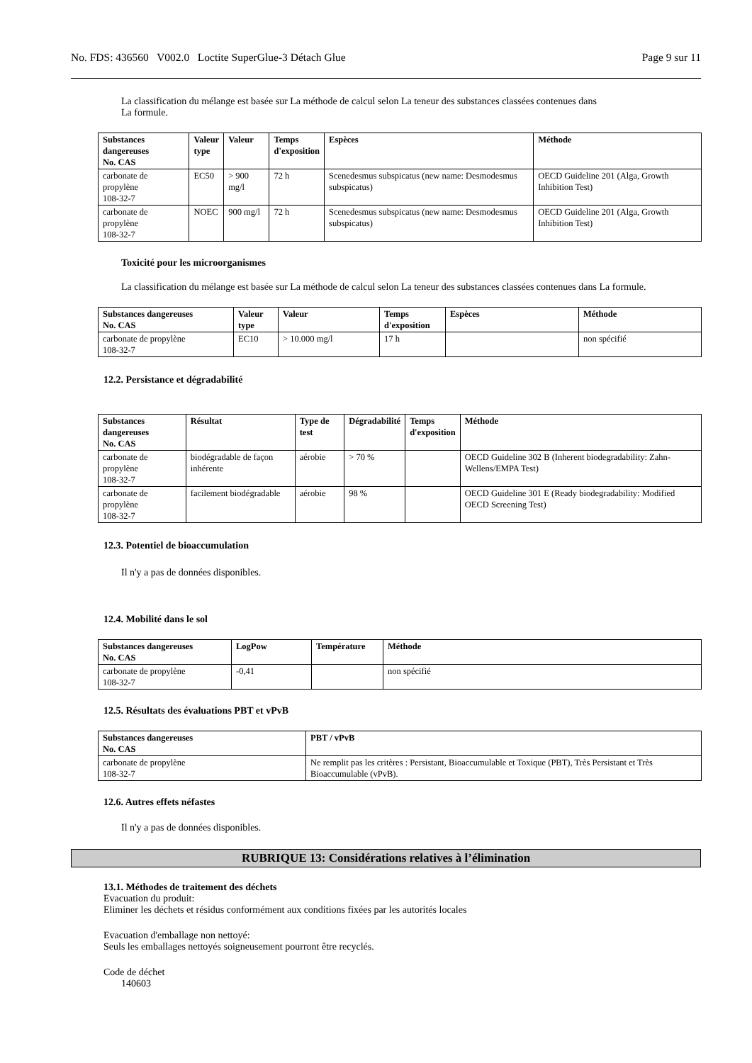No. FDS: 436560 V002.0 Loctite SuperGlue-3 Détach Glue Page 9 sur 11
La classification du mélange est basée sur La méthode de calcul selon La teneur des substances classées contenues dans
La formule.
| Substances dangereuses No. CAS | Valeur type | Valeur | Temps d'exposition | Espèces | Méthode |
| --- | --- | --- | --- | --- | --- |
| carbonate de propylène 108-32-7 | EC50 | > 900 mg/l | 72 h | Scenedesmus subspicatus (new name: Desmodesmus subspicatus) | OECD Guideline 201 (Alga, Growth Inhibition Test) |
| carbonate de propylène 108-32-7 | NOEC | 900 mg/l | 72 h | Scenedesmus subspicatus (new name: Desmodesmus subspicatus) | OECD Guideline 201 (Alga, Growth Inhibition Test) |
Toxicité pour les microorganismes
La classification du mélange est basée sur La méthode de calcul selon La teneur des substances classées contenues dans La formule.
| Substances dangereuses No. CAS | Valeur type | Valeur | Temps d'exposition | Espèces | Méthode |
| --- | --- | --- | --- | --- | --- |
| carbonate de propylène 108-32-7 | EC10 | > 10.000 mg/l | 17 h | | non spécifié |
12.2. Persistance et dégradabilité
| Substances dangereuses No. CAS | Résultat | Type de test | Dégradabilité | Temps d'exposition | Méthode |
| --- | --- | --- | --- | --- | --- |
| carbonate de propylène 108-32-7 | biodégradable de façon inhérente | aérobie | > 70 % | | OECD Guideline 302 B (Inherent biodegradability: Zahn-Wellens/EMPA Test) |
| carbonate de propylène 108-32-7 | facilement biodégradable | aérobie | 98 % | | OECD Guideline 301 E (Ready biodegradability: Modified OECD Screening Test) |
12.3. Potentiel de bioaccumulation
Il n'y a pas de données disponibles.
12.4. Mobilité dans le sol
| Substances dangereuses No. CAS | LogPow | Température | Méthode |
| --- | --- | --- | --- |
| carbonate de propylène 108-32-7 | -0,41 | | non spécifié |
12.5. Résultats des évaluations PBT et vPvB
| Substances dangereuses No. CAS | PBT / vPvB |
| --- | --- |
| carbonate de propylène 108-32-7 | Ne remplit pas les critères : Persistant, Bioaccumulable et Toxique (PBT), Très Persistant et Très Bioaccumulable (vPvB). |
12.6. Autres effets néfastes
Il n'y a pas de données disponibles.
RUBRIQUE 13: Considérations relatives à l’élimination
13.1. Méthodes de traitement des déchets
Evacuation du produit:
Eliminer les déchets et résidus conformément aux conditions fixées par les autorités locales
Evacuation d'emballage non nettoyé:
Seuls les emballages nettoyés soigneusement pourront être recyclés.
Code de déchet
140603